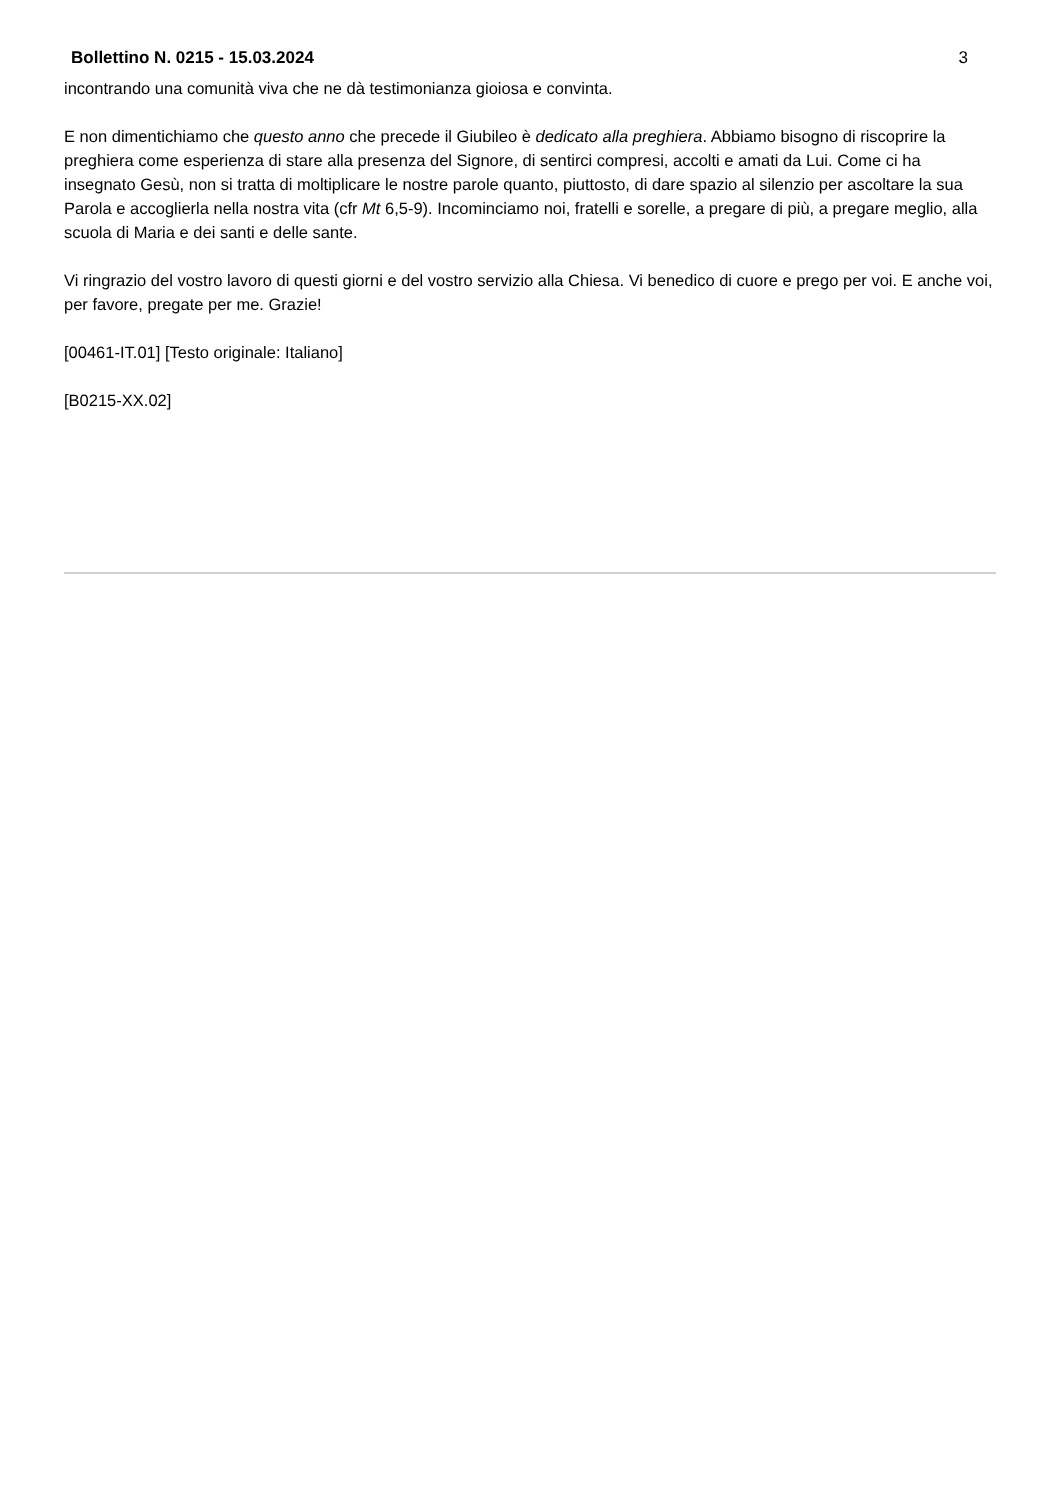Bollettino N. 0215 - 15.03.2024 3
incontrando una comunità viva che ne dà testimonianza gioiosa e convinta.
E non dimentichiamo che questo anno che precede il Giubileo è dedicato alla preghiera. Abbiamo bisogno di riscoprire la preghiera come esperienza di stare alla presenza del Signore, di sentirci compresi, accolti e amati da Lui. Come ci ha insegnato Gesù, non si tratta di moltiplicare le nostre parole quanto, piuttosto, di dare spazio al silenzio per ascoltare la sua Parola e accoglierla nella nostra vita (cfr Mt 6,5-9). Incominciamo noi, fratelli e sorelle, a pregare di più, a pregare meglio, alla scuola di Maria e dei santi e delle sante.
Vi ringrazio del vostro lavoro di questi giorni e del vostro servizio alla Chiesa. Vi benedico di cuore e prego per voi. E anche voi, per favore, pregate per me. Grazie!
[00461-IT.01] [Testo originale: Italiano]
[B0215-XX.02]